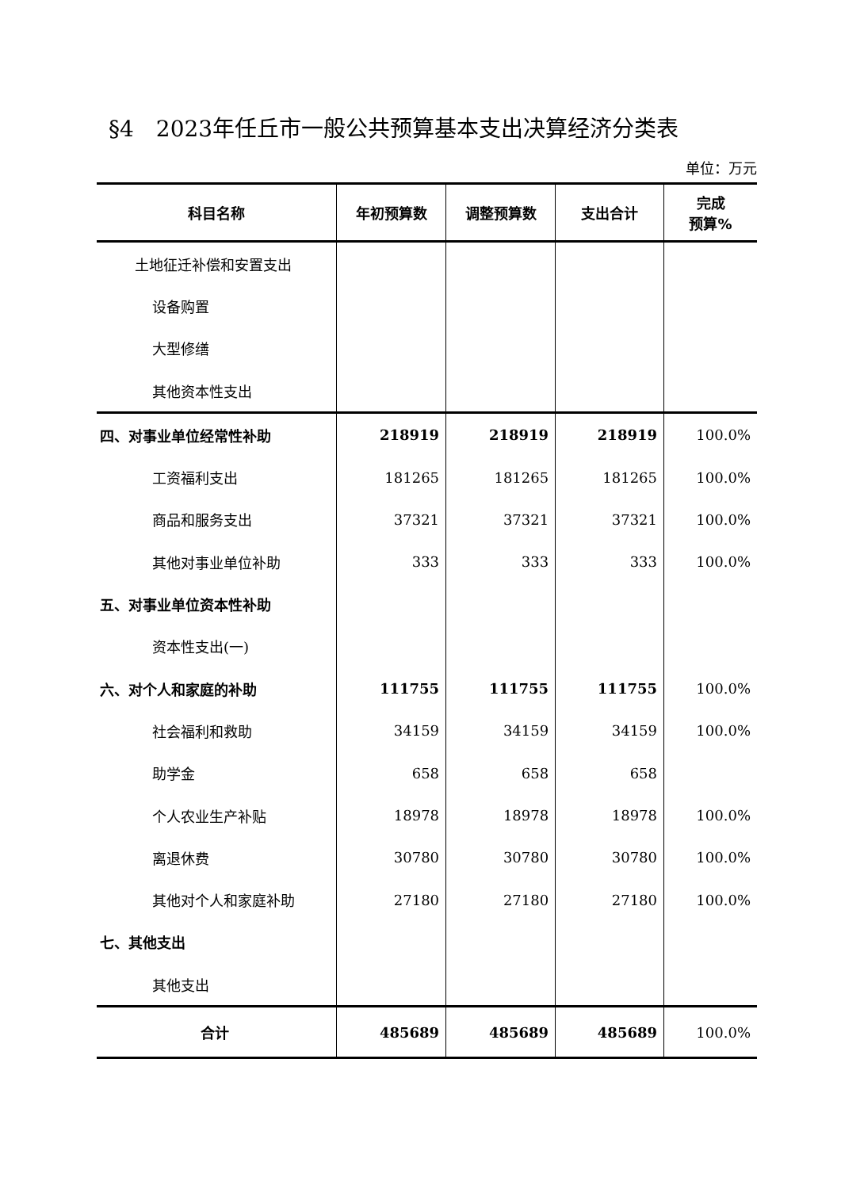§4　2023年任丘市一般公共预算基本支出决算经济分类表
单位：万元
| 科目名称 | 年初预算数 | 调整预算数 | 支出合计 | 完成 预算% |
| --- | --- | --- | --- | --- |
| 土地征迁补偿和安置支出 | | | | |
| 设备购置 | | | | |
| 大型修缮 | | | | |
| 其他资本性支出 | | | | |
| 四、对事业单位经常性补助 | 218919 | 218919 | 218919 | 100.0% |
| 工资福利支出 | 181265 | 181265 | 181265 | 100.0% |
| 商品和服务支出 | 37321 | 37321 | 37321 | 100.0% |
| 其他对事业单位补助 | 333 | 333 | 333 | 100.0% |
| 五、对事业单位资本性补助 | | | | |
| 资本性支出(一) | | | | |
| 六、对个人和家庭的补助 | 111755 | 111755 | 111755 | 100.0% |
| 社会福利和救助 | 34159 | 34159 | 34159 | 100.0% |
| 助学金 | 658 | 658 | 658 | |
| 个人农业生产补贴 | 18978 | 18978 | 18978 | 100.0% |
| 离退休费 | 30780 | 30780 | 30780 | 100.0% |
| 其他对个人和家庭补助 | 27180 | 27180 | 27180 | 100.0% |
| 七、其他支出 | | | | |
| 其他支出 | | | | |
| 合计 | 485689 | 485689 | 485689 | 100.0% |